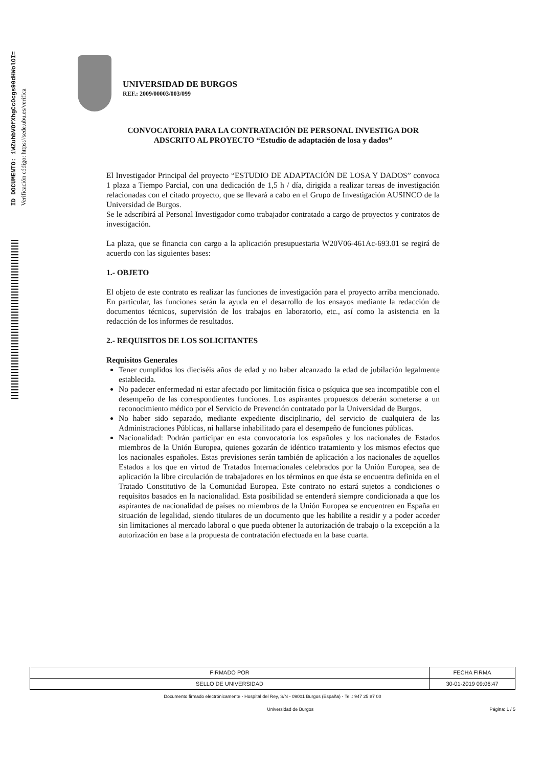ID DOCUMENTO: 1WZuhbVOfXhgCcOcgs90dHWolOI=
Verificación código: https://sede.ubu.es/verifica
UNIVERSIDAD DE BURGOS
REF.: 2009/00003/003/099
CONVOCATORIA PARA LA CONTRATACIÓN DE PERSONAL INVESTIGA DOR ADSCRITO AL PROYECTO “Estudio de adaptación de losa y dados”
El Investigador Principal del proyecto “ESTUDIO DE ADAPTACIÓN DE LOSA Y DADOS” convoca 1 plaza a Tiempo Parcial, con una dedicación de 1,5 h / día, dirigida a realizar tareas de investigación relacionadas con el citado proyecto, que se llevará a cabo en el Grupo de Investigación AUSINCO de la Universidad de Burgos.
Se le adscribirá al Personal Investigador como trabajador contratado a cargo de proyectos y contratos de investigación.
La plaza, que se financia con cargo a la aplicación presupuestaria W20V06-461Ac-693.01 se regirá de acuerdo con las siguientes bases:
1.- OBJETO
El objeto de este contrato es realizar las funciones de investigación para el proyecto arriba mencionado. En particular, las funciones serán la ayuda en el desarrollo de los ensayos mediante la redacción de documentos técnicos, supervisión de los trabajos en laboratorio, etc., así como la asistencia en la redacción de los informes de resultados.
2.- REQUISITOS DE LOS SOLICITANTES
Requisitos Generales
Tener cumplidos los dieciséis años de edad y no haber alcanzado la edad de jubilación legalmente establecida.
No padecer enfermedad ni estar afectado por limitación física o psíquica que sea incompatible con el desempeño de las correspondientes funciones. Los aspirantes propuestos deberán someterse a un reconocimiento médico por el Servicio de Prevención contratado por la Universidad de Burgos.
No haber sido separado, mediante expediente disciplinario, del servicio de cualquiera de las Administraciones Públicas, ni hallarse inhabilitado para el desempeño de funciones públicas.
Nacionalidad: Podrán participar en esta convocatoria los españoles y los nacionales de Estados miembros de la Unión Europea, quienes gozarán de idéntico tratamiento y los mismos efectos que los nacionales españoles. Estas previsiones serán también de aplicación a los nacionales de aquellos Estados a los que en virtud de Tratados Internacionales celebrados por la Unión Europea, sea de aplicación la libre circulación de trabajadores en los términos en que ésta se encuentra definida en el Tratado Constitutivo de la Comunidad Europea. Este contrato no estará sujetos a condiciones o requisitos basados en la nacionalidad. Esta posibilidad se entenderá siempre condicionada a que los aspirantes de nacionalidad de países no miembros de la Unión Europea se encuentren en España en situación de legalidad, siendo titulares de un documento que les habilite a residir y a poder acceder sin limitaciones al mercado laboral o que pueda obtener la autorización de trabajo o la excepción a la autorización en base a la propuesta de contratación efectuada en la base cuarta.
| FIRMADO POR | FECHA FIRMA |
| SELLO DE UNIVERSIDAD | 30-01-2019 09:06:47 |
Documento firmado electrónicamente - Hospital del Rey, S/N - 09001 Burgos (España) - Tel.: 947 25 87 00
Universidad de Burgos Página: 1 / 5